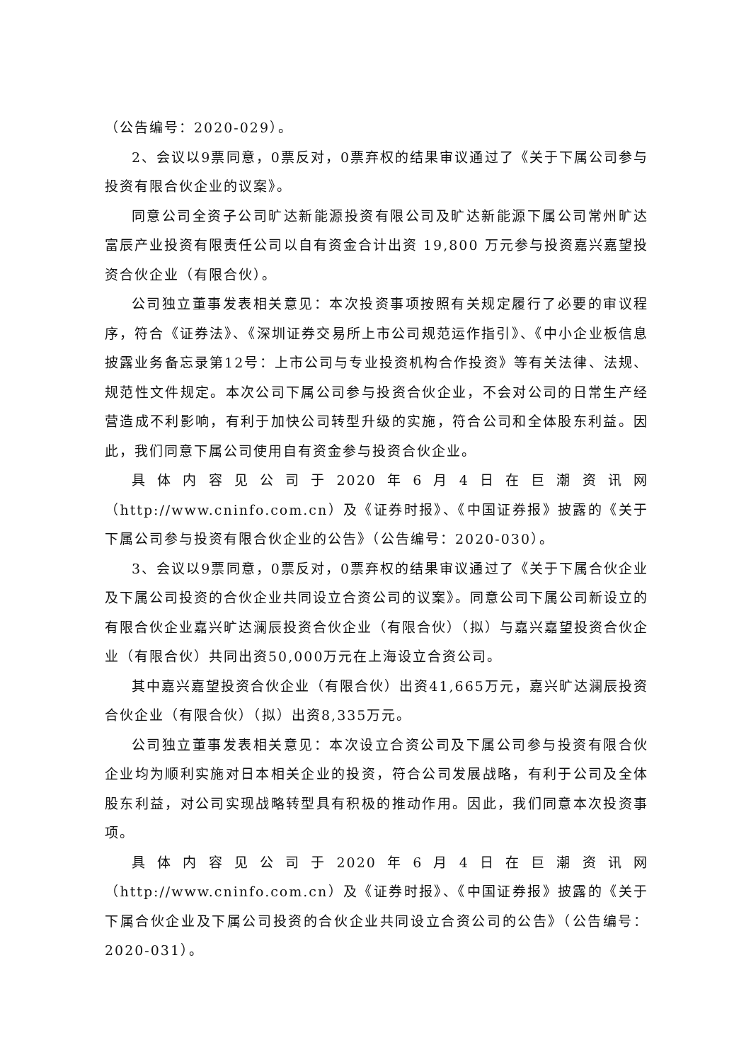（公告编号：2020-029）。
2、会议以9票同意，0票反对，0票弃权的结果审议通过了《关于下属公司参与投资有限合伙企业的议案》。
同意公司全资子公司旷达新能源投资有限公司及旷达新能源下属公司常州旷达富辰产业投资有限责任公司以自有资金合计出资 19,800 万元参与投资嘉兴嘉望投资合伙企业（有限合伙）。
公司独立董事发表相关意见：本次投资事项按照有关规定履行了必要的审议程序，符合《证券法》、《深圳证券交易所上市公司规范运作指引》、《中小企业板信息披露业务备忘录第12号：上市公司与专业投资机构合作投资》等有关法律、法规、规范性文件规定。本次公司下属公司参与投资合伙企业，不会对公司的日常生产经营造成不利影响，有利于加快公司转型升级的实施，符合公司和全体股东利益。因此，我们同意下属公司使用自有资金参与投资合伙企业。
具体内容见公司于2020年6月4日在巨潮资讯网（http://www.cninfo.com.cn）及《证券时报》、《中国证券报》披露的《关于下属公司参与投资有限合伙企业的公告》（公告编号：2020-030）。
3、会议以9票同意，0票反对，0票弃权的结果审议通过了《关于下属合伙企业及下属公司投资的合伙企业共同设立合资公司的议案》。同意公司下属公司新设立的有限合伙企业嘉兴旷达澜辰投资合伙企业（有限合伙）（拟）与嘉兴嘉望投资合伙企业（有限合伙）共同出资50,000万元在上海设立合资公司。
其中嘉兴嘉望投资合伙企业（有限合伙）出资41,665万元，嘉兴旷达澜辰投资合伙企业（有限合伙）（拟）出资8,335万元。
公司独立董事发表相关意见：本次设立合资公司及下属公司参与投资有限合伙企业均为顺利实施对日本相关企业的投资，符合公司发展战略，有利于公司及全体股东利益，对公司实现战略转型具有积极的推动作用。因此，我们同意本次投资事项。
具体内容见公司于2020年6月4日在巨潮资讯网（http://www.cninfo.com.cn）及《证券时报》、《中国证券报》披露的《关于下属合伙企业及下属公司投资的合伙企业共同设立合资公司的公告》（公告编号：2020-031）。